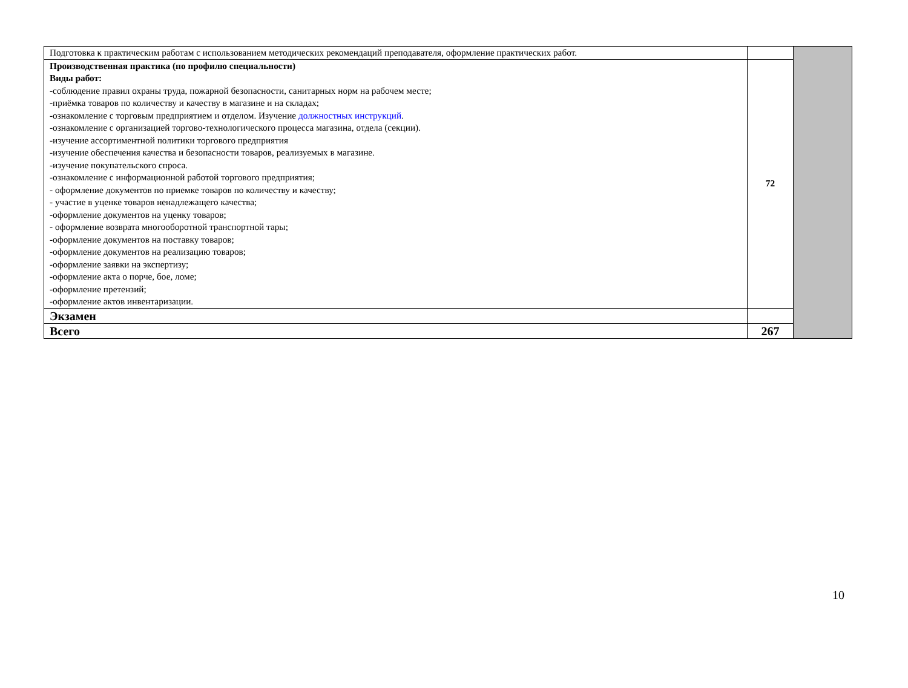| Подготовка к практическим работам с использованием методических рекомендаций преподавателя, оформление практических работ. | | |
| Производственная практика (по профилю специальности) Виды работ: -соблюдение правил охраны труда, пожарной безопасности, санитарных норм на рабочем месте; -приёмка товаров по количеству и качеству в магазине и на складах; -ознакомление с торговым предприятием и отделом. Изучение должностных инструкций . -ознакомление с организацией торгово-технологического процесса магазина, отдела (секции). -изучение ассортиментной политики торгового предприятия -изучение обеспечения качества и безопасности товаров, реализуемых в магазине. -изучение покупательского спроса. -ознакомление с информационной работой торгового предприятия; - оформление документов по приемке товаров по количеству и качеству; - участие в уценке товаров ненадлежащего качества; -оформление документов на уценку товаров; - оформление возврата многооборотной транспортной тары; -оформление документов на поставку товаров; -оформление документов на реализацию товаров; -оформление заявки на экспертизу; -оформление акта о порче, бое, ломе; -оформление претензий; -оформление актов инвентаризации. | 72 | |
| Экзамен | | |
| Всего | 267 | |
10